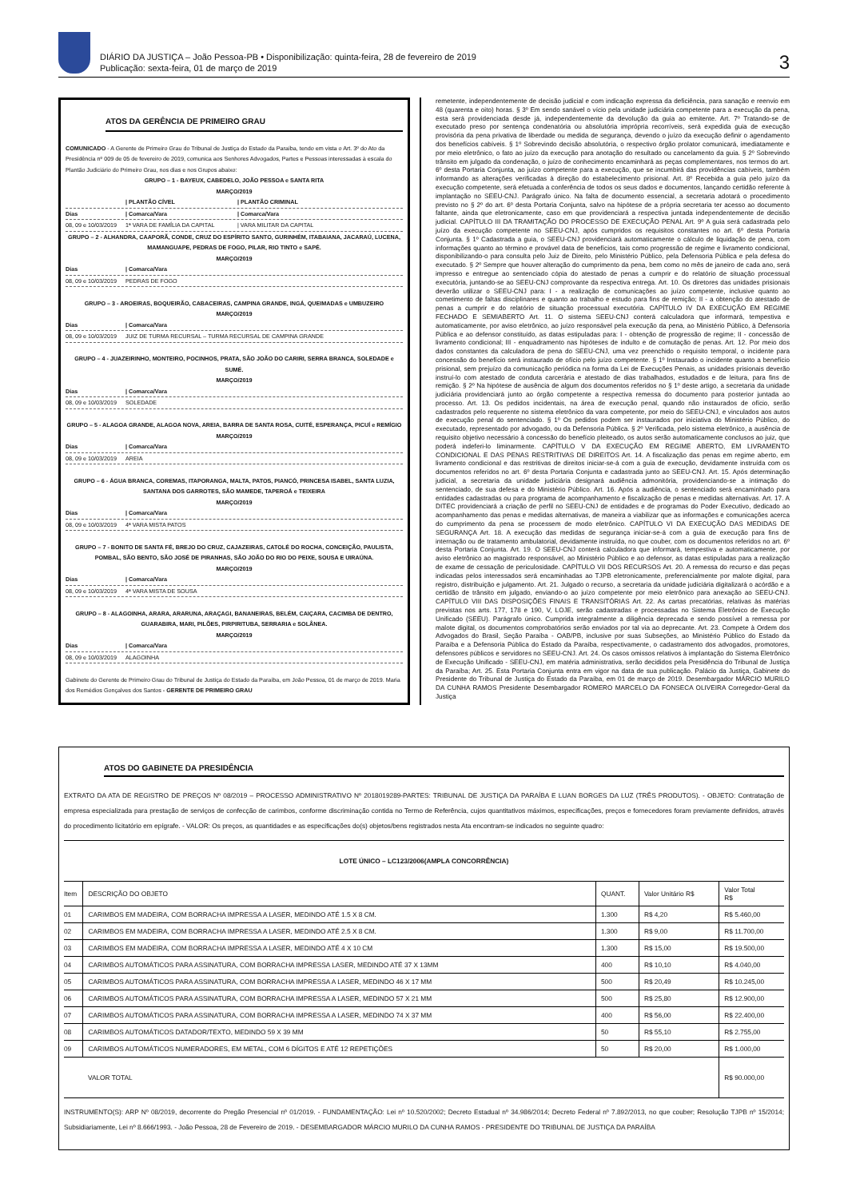DIÁRIO DA JUSTIÇA – João Pessoa-PB • Disponibilização: quinta-feira, 28 de fevereiro de 2019
Publicação: sexta-feira, 01 de março de 2019
3
ATOS DA GERÊNCIA DE PRIMEIRO GRAU
COMUNICADO - A Gerente de Primeiro Grau do Tribunal de Justiça do Estado da Paraíba, tendo em vista o Art. 3º do Ato da Presidência nº 009 de 05 de fevereiro de 2019, comunica aos Senhores Advogados, Partes e Pessoas interessadas à escala do Plantão Judiciário do Primeiro Grau, nos dias e nos Grupos abaixo:
GRUPO – 1 - BAYEUX, CABEDELO, JOÃO PESSOA e SANTA RITA
MARÇO/2019
| PLANTÃO CÍVEL | PLANTÃO CRIMINAL
Dias | Comarca/Vara | Comarca/Vara
08, 09 e 10/03/2019 1ª VARA DE FAMÍLIA DA CAPITAL | VARA MILITAR DA CAPITAL
GRUPO – 2 - ALHANDRA, CAAPORÃ, CONDE, CRUZ DO ESPÍRITO SANTO, GURINHÉM, ITABAIANA, JACARAÚ, LUCENA, MAMANGUAPE, PEDRAS DE FOGO, PILAR, RIO TINTO e SAPÉ.
MARÇO/2019
Dias | Comarca/Vara
08, 09 e 10/03/2019 PEDRAS DE FOGO
GRUPO – 3 - AROEIRAS, BOQUEIRÃO, CABACEIRAS, CAMPINA GRANDE, INGÁ, QUEIMADAS e UMBUZEIRO
MARÇO/2019
Dias | Comarca/Vara
08, 09 e 10/03/2019 JUIZ DE TURMA RECURSAL – TURMA RECURSAL DE CAMPINA GRANDE
GRUPO – 4 - JUAZEIRINHO, MONTEIRO, POCINHOS, PRATA, SÃO JOÃO DO CARIRI, SERRA BRANCA, SOLEDADE e SUMÉ.
MARÇO/2019
Dias | Comarca/Vara
08, 09 e 10/03/2019 SOLEDADE
GRUPO – 5 - ALAGOA GRANDE, ALAGOA NOVA, AREIA, BARRA DE SANTA ROSA, CUITÉ, ESPERANÇA, PICUÍ e REMÍGIO
MARÇO/2019
Dias | Comarca/Vara
08, 09 e 10/03/2019 AREIA
GRUPO – 6 - ÁGUA BRANCA, COREMAS, ITAPORANGA, MALTA, PATOS, PIANCÓ, PRINCESA ISABEL, SANTA LUZIA, SANTANA DOS GARROTES, SÃO MAMEDE, TAPEROÁ e TEIXEIRA
MARÇO/2019
Dias | Comarca/Vara
08, 09 e 10/03/2019 4ª VARA MISTA PATOS
GRUPO – 7 - BONITO DE SANTA FÉ, BREJO DO CRUZ, CAJAZEIRAS, CATOLÉ DO ROCHA, CONCEIÇÃO, PAULISTA, POMBAL, SÃO BENTO, SÃO JOSÉ DE PIRANHAS, SÃO JOÃO DO RIO DO PEIXE, SOUSA E UIRAÚNA.
MARÇO/2019
Dias | Comarca/Vara
08, 09 e 10/03/2019 4ª VARA MISTA DE SOUSA
GRUPO – 8 - ALAGOINHA, ARARA, ARARUNA, ARAÇAGI, BANANEIRAS, BELÉM, CAIÇARA, CACIMBA DE DENTRO, GUARABIRA, MARI, PILÕES, PIRPIRITUBA, SERRARIA e SOLÂNEA.
MARÇO/2019
Dias | Comarca/Vara
08, 09 e 10/03/2019 ALAGOINHA
Gabinete do Gerente de Primeiro Grau do Tribunal de Justiça do Estado da Paraíba, em João Pessoa, 01 de março de 2019. Maria dos Remédios Gonçalves dos Santos - GERENTE DE PRIMEIRO GRAU
remetente, independentemente de decisão judicial e com indicação expressa da deficiência, para sanação e reenvio em 48 (quarenta e oito) horas. § 3º Em sendo sanável o vício pela unidade judiciária competente para a execução da pena, esta será providenciada desde já, independentemente da devolução da guia ao emitente. Art. 7º Tratando-se de executado preso por sentença condenatória ou absolutória imprópria recorríveis, será expedida guia de execução provisória da pena privativa de liberdade ou medida de segurança, devendo o juízo da execução definir o agendamento dos benefícios cabíveis. § 1º Sobrevindo decisão absolutória, o respectivo órgão prolator comunicará, imediatamente e por meio eletrônico, o fato ao juízo da execução para anotação do resultado ou cancelamento da guia. § 2º Sobrevindo trânsito em julgado da condenação, o juízo de conhecimento encaminhará as peças complementares, nos termos do art. 6º desta Portaria Conjunta, ao juízo competente para a execução, que se incumbirá das providências cabíveis, também informando as alterações verificadas à direção do estabelecimento prisional. Art. 8º Recebida a guia pelo juízo da execução competente, será efetuada a conferência de todos os seus dados e documentos, lançando certidão referente à implantação no SEEU-CNJ. Parágrafo único. Na falta de documento essencial, a secretaria adotará o procedimento previsto no § 2º do art. 6º desta Portaria Conjunta, salvo na hipótese de a própria secretaria ter acesso ao documento faltante, ainda que eletronicamente, caso em que providenciará a respectiva juntada independentemente de decisão judicial. CAPÍTULO III DA TRAMITAÇÃO DO PROCESSO DE EXECUÇÃO PENAL Art. 9º A guia será cadastrada pelo juízo da execução competente no SEEU-CNJ, após cumpridos os requisitos constantes no art. 6º desta Portaria Conjunta. § 1º Cadastrada a guia, o SEEU-CNJ providenciará automaticamente o cálculo de liquidação de pena, com informações quanto ao término e provável data de benefícios, tais como progressão de regime e livramento condicional, disponibilizando-o para consulta pelo Juiz de Direito, pelo Ministério Público, pela Defensoria Pública e pela defesa do executado. § 2º Sempre que houver alteração do cumprimento da pena, bem como no mês de janeiro de cada ano, será impresso e entregue ao sentenciado cópia do atestado de penas a cumprir e do relatório de situação processual executória, juntando-se ao SEEU-CNJ comprovante da respectiva entrega. Art. 10. Os diretores das unidades prisionais deverão utilizar o SEEU-CNJ para: I - a realização de comunicações ao juízo competente, inclusive quanto ao cometimento de faltas disciplinares e quanto ao trabalho e estudo para fins de remição; II - a obtenção do atestado de penas a cumprir e do relatório de situação processual executória. CAPÍTULO IV DA EXECUÇÃO EM REGIME FECHADO E SEMIABERTO Art. 11. O sistema SEEU-CNJ conterá calculadora que informará, tempestiva e automaticamente, por aviso eletrônico, ao juízo responsável pela execução da pena, ao Ministério Público, à Defensoria Pública e ao defensor constituído, as datas estipuladas para: I - obtenção de progressão de regime; II - concessão de livramento condicional; III - enquadramento nas hipóteses de indulto e de comutação de penas. Art. 12. Por meio dos dados constantes da calculadora de pena do SEEU-CNJ, uma vez preenchido o requisito temporal, o incidente para concessão do benefício será instaurado de ofício pelo juízo competente. § 1º Instaurado o incidente quanto a benefício prisional, sem prejuízo da comunicação periódica na forma da Lei de Execuções Penais, as unidades prisionais deverão instruí-lo com atestado de conduta carcerária e atestado de dias trabalhados, estudados e de leitura, para fins de remição. § 2º Na hipótese de ausência de algum dos documentos referidos no § 1º deste artigo, a secretaria da unidade judiciária providenciará junto ao órgão competente a respectiva remessa do documento para posterior juntada ao processo. Art. 13. Os pedidos incidentais, na área de execução penal, quando não instaurados de ofício, serão cadastrados pelo requerente no sistema eletrônico da vara competente, por meio do SEEU-CNJ, e vinculados aos autos de execução penal do sentenciado. § 1º Os pedidos podem ser instaurados por iniciativa do Ministério Público, do executado, representado por advogado, ou da Defensoria Pública. § 2º Verificada, pelo sistema eletrônico, a ausência de requisito objetivo necessário à concessão do benefício pleiteado, os autos serão automaticamente conclusos ao juiz, que poderá indeferi-lo liminarmente. CAPÍTULO V DA EXECUÇÃO EM REGIME ABERTO, EM LIVRAMENTO CONDICIONAL E DAS PENAS RESTRITIVAS DE DIREITOS Art. 14. A fiscalização das penas em regime aberto, em livramento condicional e das restritivas de direitos iniciar-se-á com a guia de execução, devidamente instruída com os documentos referidos no art. 6º desta Portaria Conjunta e cadastrada junto ao SEEU-CNJ. Art. 15. Após determinação judicial, a secretaria da unidade judiciária designará audiência admonitória, providenciando-se a intimação do sentenciado, de sua defesa e do Ministério Público. Art. 16. Após a audiência, o sentenciado será encaminhado para entidades cadastradas ou para programa de acompanhamento e fiscalização de penas e medidas alternativas. Art. 17. A DITEC providenciará a criação de perfil no SEEU-CNJ de entidades e de programas do Poder Executivo, dedicado ao acompanhamento das penas e medidas alternativas, de maneira a viabilizar que as informações e comunicações acerca do cumprimento da pena se processem de modo eletrônico. CAPÍTULO VI DA EXECUÇÃO DAS MEDIDAS DE SEGURANÇA Art. 18. A execução das medidas de segurança iniciar-se-á com a guia de execução para fins de internação ou de tratamento ambulatorial, devidamente instruída, no que couber, com os documentos referidos no art. 6º desta Portaria Conjunta. Art. 19. O SEEU-CNJ conterá calculadora que informará, tempestiva e automaticamente, por aviso eletrônico ao magistrado responsável, ao Ministério Público e ao defensor, as datas estipuladas para a realização de exame de cessação de periculosidade. CAPÍTULO VII DOS RECURSOS Art. 20. A remessa do recurso e das peças indicadas pelos interessados será encaminhadas ao TJPB eletronicamente, preferencialmente por malote digital, para registro, distribuição e julgamento. Art. 21. Julgado o recurso, a secretaria da unidade judiciária digitalizará o acórdão e a certidão de trânsito em julgado, enviando-o ao juízo competente por meio eletrônico para anexação ao SEEU-CNJ. CAPÍTULO VIII DAS DISPOSIÇÕES FINAIS E TRANSITÓRIAS Art. 22. As cartas precatórias, relativas às matérias previstas nos arts. 177, 178 e 190, V, LOJE, serão cadastradas e processadas no Sistema Eletrônico de Execução Unificado (SEEU). Parágrafo único. Cumprida integralmente a diligência deprecada e sendo possível a remessa por malote digital, os documentos comprobatórios serão enviados por tal via ao deprecante. Art. 23. Compete à Ordem dos Advogados do Brasil, Seção Paraíba - OAB/PB, inclusive por suas Subseções, ao Ministério Público do Estado da Paraíba e a Defensoria Pública do Estado da Paraíba, respectivamente, o cadastramento dos advogados, promotores, defensores públicos e servidores no SEEU-CNJ. Art. 24. Os casos omissos relativos à implantação do Sistema Eletrônico de Execução Unificado - SEEU-CNJ, em matéria administrativa, serão decididos pela Presidência do Tribunal de Justiça da Paraíba; Art. 25. Esta Portaria Conjunta entra em vigor na data de sua publicação. Palácio da Justiça, Gabinete do Presidente do Tribunal de Justiça do Estado da Paraíba, em 01 de março de 2019. Desembargador MÁRCIO MURILO DA CUNHA RAMOS Presidente Desembargador ROMERO MARCELO DA FONSECA OLIVEIRA Corregedor-Geral da Justiça
ATOS DO GABINETE DA PRESIDÊNCIA
EXTRATO DA ATA DE REGISTRO DE PREÇOS Nº 08/2019 – PROCESSO ADMINISTRATIVO Nº 2018019289-PARTES: TRIBUNAL DE JUSTIÇA DA PARAÍBA E LUAN BORGES DA LUZ (TRÊS PRODUTOS). - OBJETO: Contratação de empresa especializada para prestação de serviços de confecção de carimbos, conforme discriminação contida no Termo de Referência, cujos quantitativos máximos, especificações, preços e fornecedores foram previamente definidos, através do procedimento licitatório em epígrafe. - VALOR: Os preços, as quantidades e as especificações do(s) objetos/bens registrados nesta Ata encontram-se indicados no seguinte quadro:
| LOTE ÚNICO – LC123/2006(AMPLA CONCORRÊNCIA) | | | | |
| --- | --- | --- | --- | --- |
| Item | DESCRIÇÃO DO OBJETO | QUANT. | Valor Unitário R$ | Valor Total R$ |
| 01 | CARIMBOS EM MADEIRA, COM BORRACHA IMPRESSA A LASER, MEDINDO ATÉ 1.5 X 8 CM. | 1.300 | R$ 4,20 | R$ 5.460,00 |
| 02 | CARIMBOS EM MADEIRA, COM BORRACHA IMPRESSA A LASER, MEDINDO ATÉ 2.5 X 8 CM. | 1.300 | R$ 9,00 | R$ 11.700,00 |
| 03 | CARIMBOS EM MADEIRA, COM BORRACHA IMPRESSA A LASER, MEDINDO ATÉ 4 X 10 CM | 1.300 | R$ 15,00 | R$ 19.500,00 |
| 04 | CARIMBOS AUTOMÁTICOS PARA ASSINATURA, COM BORRACHA IMPRESSA LASER, MEDINDO ATÉ 37 X 13MM | 400 | R$ 10,10 | R$ 4.040,00 |
| 05 | CARIMBOS AUTOMÁTICOS PARA ASSINATURA, COM BORRACHA IMPRESSA A LASER, MEDINDO 46 X 17 MM | 500 | R$ 20,49 | R$ 10.245,00 |
| 06 | CARIMBOS AUTOMÁTICOS PARA ASSINATURA, COM BORRACHA IMPRESSA A LASER, MEDINDO 57 X 21 MM | 500 | R$ 25,80 | R$ 12.900,00 |
| 07 | CARIMBOS AUTOMÁTICOS PARA ASSINATURA, COM BORRACHA IMPRESSA A LASER, MEDINDO 74 X 37 MM | 400 | R$ 56,00 | R$ 22.400,00 |
| 08 | CARIMBOS AUTOMÁTICOS DATADOR/TEXTO, MEDINDO 59 X 39 MM | 50 | R$ 55,10 | R$ 2.755,00 |
| 09 | CARIMBOS AUTOMÁTICOS NUMERADORES, EM METAL, COM 6 DÍGITOS E ATÉ 12 REPETIÇÕES | 50 | R$ 20,00 | R$ 1.000,00 |
| | VALOR TOTAL | | | R$ 90.000,00 |
INSTRUMENTO(S): ARP Nº 08/2019, decorrente do Pregão Presencial nº 01/2019. - FUNDAMENTAÇÃO: Lei nº 10.520/2002; Decreto Estadual nº 34.986/2014; Decreto Federal nº 7.892/2013, no que couber; Resolução TJPB nº 15/2014; Subsidiariamente, Lei nº 8.666/1993. - João Pessoa, 28 de Fevereiro de 2019. - DESEMBARGADOR MÁRCIO MURILO DA CUNHA RAMOS - PRESIDENTE DO TRIBUNAL DE JUSTIÇA DA PARAÍBA